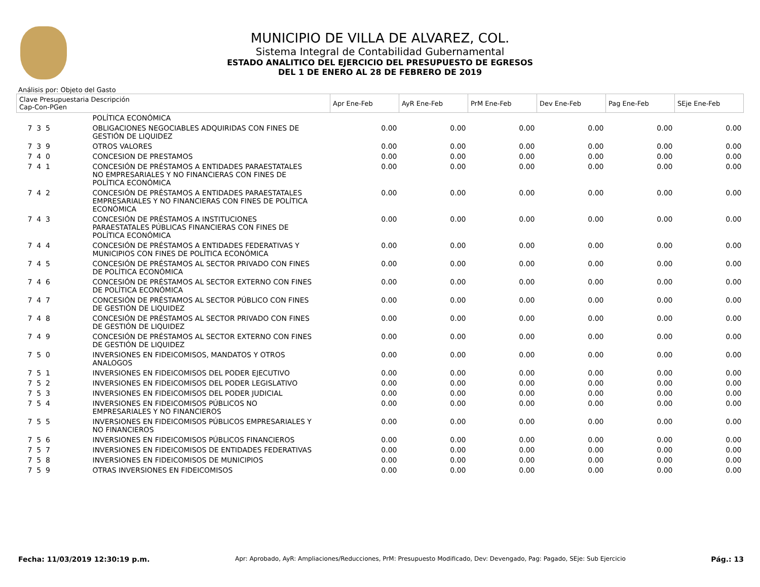MUNICIPIO DE VILLA DE ALVAREZ, COL.
Sistema Integral de Contabilidad Gubernamental
ESTADO ANALITICO DEL EJERCICIO DEL PRESUPUESTO DE EGRESOS
DEL 1 DE ENERO AL 28 DE FEBRERO DE 2019
Análisis por: Objeto del Gasto
| Clave Presupuestaria Descripción Cap-Con-PGen | | Apr Ene-Feb | AyR Ene-Feb | PrM Ene-Feb | Dev Ene-Feb | Pag Ene-Feb | SEje Ene-Feb |
| --- | --- | --- | --- | --- | --- | --- | --- |
| | POLÍTICA ECONÓMICA | | | | | | |
| 7 3 5 | OBLIGACIONES NEGOCIABLES ADQUIRIDAS CON FINES DE GESTIÓN DE LIQUIDEZ | 0.00 | 0.00 | 0.00 | 0.00 | 0.00 | 0.00 |
| 7 3 9 | OTROS VALORES | 0.00 | 0.00 | 0.00 | 0.00 | 0.00 | 0.00 |
| 7 4 0 | CONCESION DE PRESTAMOS | 0.00 | 0.00 | 0.00 | 0.00 | 0.00 | 0.00 |
| 7 4 1 | CONCESIÓN DE PRÉSTAMOS A ENTIDADES PARAESTATALES NO EMPRESARIALES Y NO FINANCIERAS CON FINES DE POLÍTICA ECONÓMICA | 0.00 | 0.00 | 0.00 | 0.00 | 0.00 | 0.00 |
| 7 4 2 | CONCESIÓN DE PRÉSTAMOS A ENTIDADES PARAESTATALES EMPRESARIALES Y NO FINANCIERAS CON FINES DE POLÍTICA ECONÓMICA | 0.00 | 0.00 | 0.00 | 0.00 | 0.00 | 0.00 |
| 7 4 3 | CONCESIÓN DE PRÉSTAMOS A INSTITUCIONES PARAESTATALES PÚBLICAS FINANCIERAS CON FINES DE POLÍTICA ECONÓMICA | 0.00 | 0.00 | 0.00 | 0.00 | 0.00 | 0.00 |
| 7 4 4 | CONCESIÓN DE PRÉSTAMOS A ENTIDADES FEDERATIVAS Y MUNICIPIOS CON FINES DE POLÍTICA ECONÓMICA | 0.00 | 0.00 | 0.00 | 0.00 | 0.00 | 0.00 |
| 7 4 5 | CONCESIÓN DE PRÉSTAMOS AL SECTOR PRIVADO CON FINES DE POLÍTICA ECONÓMICA | 0.00 | 0.00 | 0.00 | 0.00 | 0.00 | 0.00 |
| 7 4 6 | CONCESIÓN DE PRÉSTAMOS AL SECTOR EXTERNO CON FINES DE POLÍTICA ECONÓMICA | 0.00 | 0.00 | 0.00 | 0.00 | 0.00 | 0.00 |
| 7 4 7 | CONCESIÓN DE PRÉSTAMOS AL SECTOR PÚBLICO CON FINES DE GESTIÓN DE LIQUIDEZ | 0.00 | 0.00 | 0.00 | 0.00 | 0.00 | 0.00 |
| 7 4 8 | CONCESIÓN DE PRÉSTAMOS AL SECTOR PRIVADO CON FINES DE GESTIÓN DE LIQUIDEZ | 0.00 | 0.00 | 0.00 | 0.00 | 0.00 | 0.00 |
| 7 4 9 | CONCESIÓN DE PRÉSTAMOS AL SECTOR EXTERNO CON FINES DE GESTIÓN DE LIQUIDEZ | 0.00 | 0.00 | 0.00 | 0.00 | 0.00 | 0.00 |
| 7 5 0 | INVERSIONES EN FIDEICOMISOS, MANDATOS Y OTROS ANALOGOS | 0.00 | 0.00 | 0.00 | 0.00 | 0.00 | 0.00 |
| 7 5 1 | INVERSIONES EN FIDEICOMISOS DEL PODER EJECUTIVO | 0.00 | 0.00 | 0.00 | 0.00 | 0.00 | 0.00 |
| 7 5 2 | INVERSIONES EN FIDEICOMISOS DEL PODER LEGISLATIVO | 0.00 | 0.00 | 0.00 | 0.00 | 0.00 | 0.00 |
| 7 5 3 | INVERSIONES EN FIDEICOMISOS DEL PODER JUDICIAL | 0.00 | 0.00 | 0.00 | 0.00 | 0.00 | 0.00 |
| 7 5 4 | INVERSIONES EN FIDEICOMISOS PÚBLICOS NO EMPRESARIALES Y NO FINANCIEROS | 0.00 | 0.00 | 0.00 | 0.00 | 0.00 | 0.00 |
| 7 5 5 | INVERSIONES EN FIDEICOMISOS PÚBLICOS EMPRESARIALES Y NO FINANCIEROS | 0.00 | 0.00 | 0.00 | 0.00 | 0.00 | 0.00 |
| 7 5 6 | INVERSIONES EN FIDEICOMISOS PÚBLICOS FINANCIEROS | 0.00 | 0.00 | 0.00 | 0.00 | 0.00 | 0.00 |
| 7 5 7 | INVERSIONES EN FIDEICOMISOS DE ENTIDADES FEDERATIVAS | 0.00 | 0.00 | 0.00 | 0.00 | 0.00 | 0.00 |
| 7 5 8 | INVERSIONES EN FIDEICOMISOS DE MUNICIPIOS | 0.00 | 0.00 | 0.00 | 0.00 | 0.00 | 0.00 |
| 7 5 9 | OTRAS INVERSIONES EN FIDEICOMISOS | 0.00 | 0.00 | 0.00 | 0.00 | 0.00 | 0.00 |
Fecha: 11/03/2019 12:30:19 p.m. Apr: Aprobado, AyR: Ampliaciones/Reducciones, PrM: Presupuesto Modificado, Dev: Devengado, Pag: Pagado, SEje: Sub Ejercicio Pág.: 13